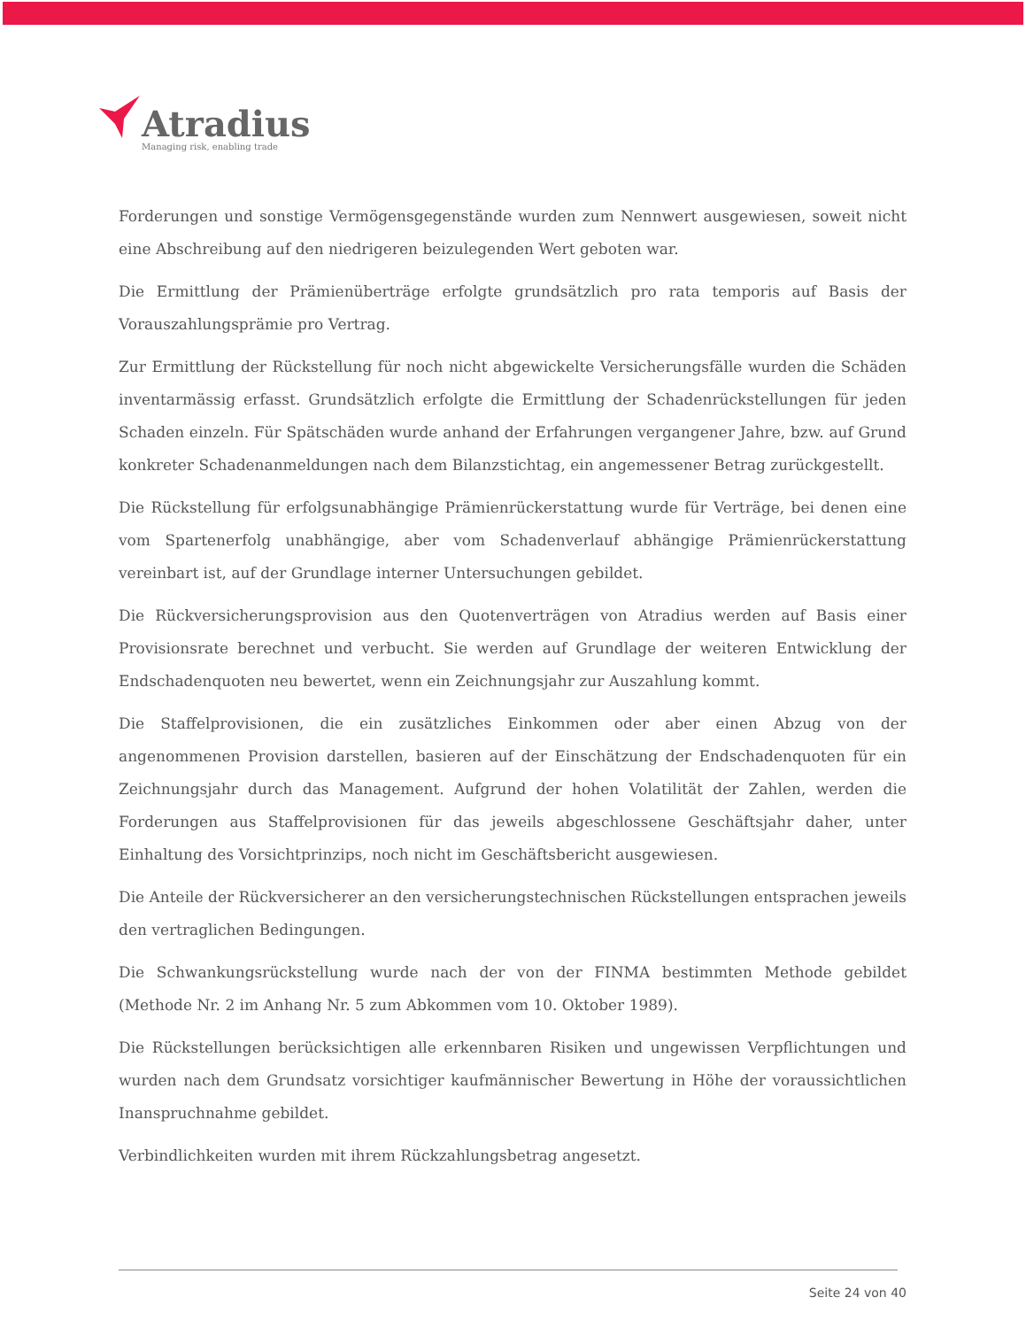Atradius
Managing risk, enabling trade
Forderungen und sonstige Vermögensgegenstände wurden zum Nennwert ausgewiesen, soweit nicht eine Abschreibung auf den niedrigeren beizulegenden Wert geboten war.
Die Ermittlung der Prämienüberträge erfolgte grundsätzlich pro rata temporis auf Basis der Vorauszahlungsprämie pro Vertrag.
Zur Ermittlung der Rückstellung für noch nicht abgewickelte Versicherungsfälle wurden die Schäden inventarmässig erfasst. Grundsätzlich erfolgte die Ermittlung der Schadenrückstellungen für jeden Schaden einzeln. Für Spätschäden wurde anhand der Erfahrungen vergangener Jahre, bzw. auf Grund konkreter Schadenanmeldungen nach dem Bilanzstichtag, ein angemessener Betrag zurückgestellt.
Die Rückstellung für erfolgsunabhängige Prämienrückerstattung wurde für Verträge, bei denen eine vom Spartenerfolg unabhängige, aber vom Schadenverlauf abhängige Prämienrückerstattung vereinbart ist, auf der Grundlage interner Untersuchungen gebildet.
Die Rückversicherungsprovision aus den Quotenverträgen von Atradius werden auf Basis einer Provisionsrate berechnet und verbucht. Sie werden auf Grundlage der weiteren Entwicklung der Endschadenquoten neu bewertet, wenn ein Zeichnungsjahr zur Auszahlung kommt.
Die Staffelprovisionen, die ein zusätzliches Einkommen oder aber einen Abzug von der angenommenen Provision darstellen, basieren auf der Einschätzung der Endschadenquoten für ein Zeichnungsjahr durch das Management. Aufgrund der hohen Volatilität der Zahlen, werden die Forderungen aus Staffelprovisionen für das jeweils abgeschlossene Geschäftsjahr daher, unter Einhaltung des Vorsichtprinzips, noch nicht im Geschäftsbericht ausgewiesen.
Die Anteile der Rückversicherer an den versicherungstechnischen Rückstellungen entsprachen jeweils den vertraglichen Bedingungen.
Die Schwankungsrückstellung wurde nach der von der FINMA bestimmten Methode gebildet (Methode Nr. 2 im Anhang Nr. 5 zum Abkommen vom 10. Oktober 1989).
Die Rückstellungen berücksichtigen alle erkennbaren Risiken und ungewissen Verpflichtungen und wurden nach dem Grundsatz vorsichtiger kaufmännischer Bewertung in Höhe der voraussichtlichen Inanspruchnahme gebildet.
Verbindlichkeiten wurden mit ihrem Rückzahlungsbetrag angesetzt.
Seite 24 von 40